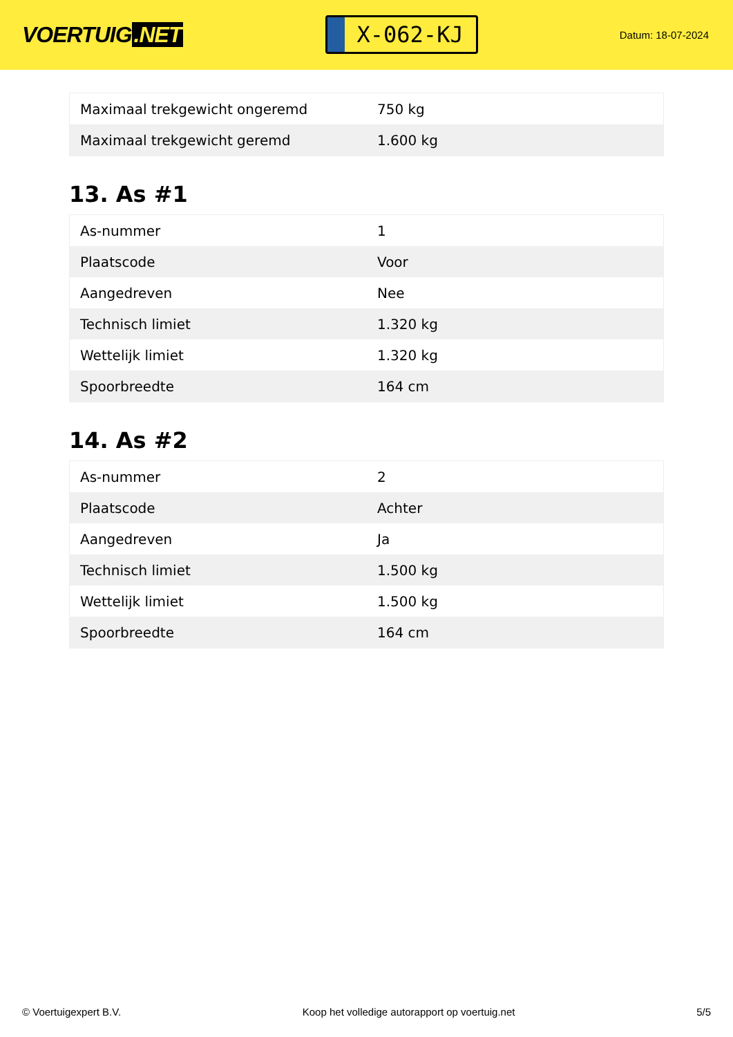VOERTUIG.NET
X-062-KJ
Datum: 18-07-2024
| Maximaal trekgewicht ongeremd | 750 kg |
| Maximaal trekgewicht geremd | 1.600 kg |
13. As #1
| As-nummer | 1 |
| Plaatscode | Voor |
| Aangedreven | Nee |
| Technisch limiet | 1.320 kg |
| Wettelijk limiet | 1.320 kg |
| Spoorbreedte | 164 cm |
14. As #2
| As-nummer | 2 |
| Plaatscode | Achter |
| Aangedreven | Ja |
| Technisch limiet | 1.500 kg |
| Wettelijk limiet | 1.500 kg |
| Spoorbreedte | 164 cm |
© Voertuigexpert B.V. Koop het volledige autorapport op voertuig.net 5/5